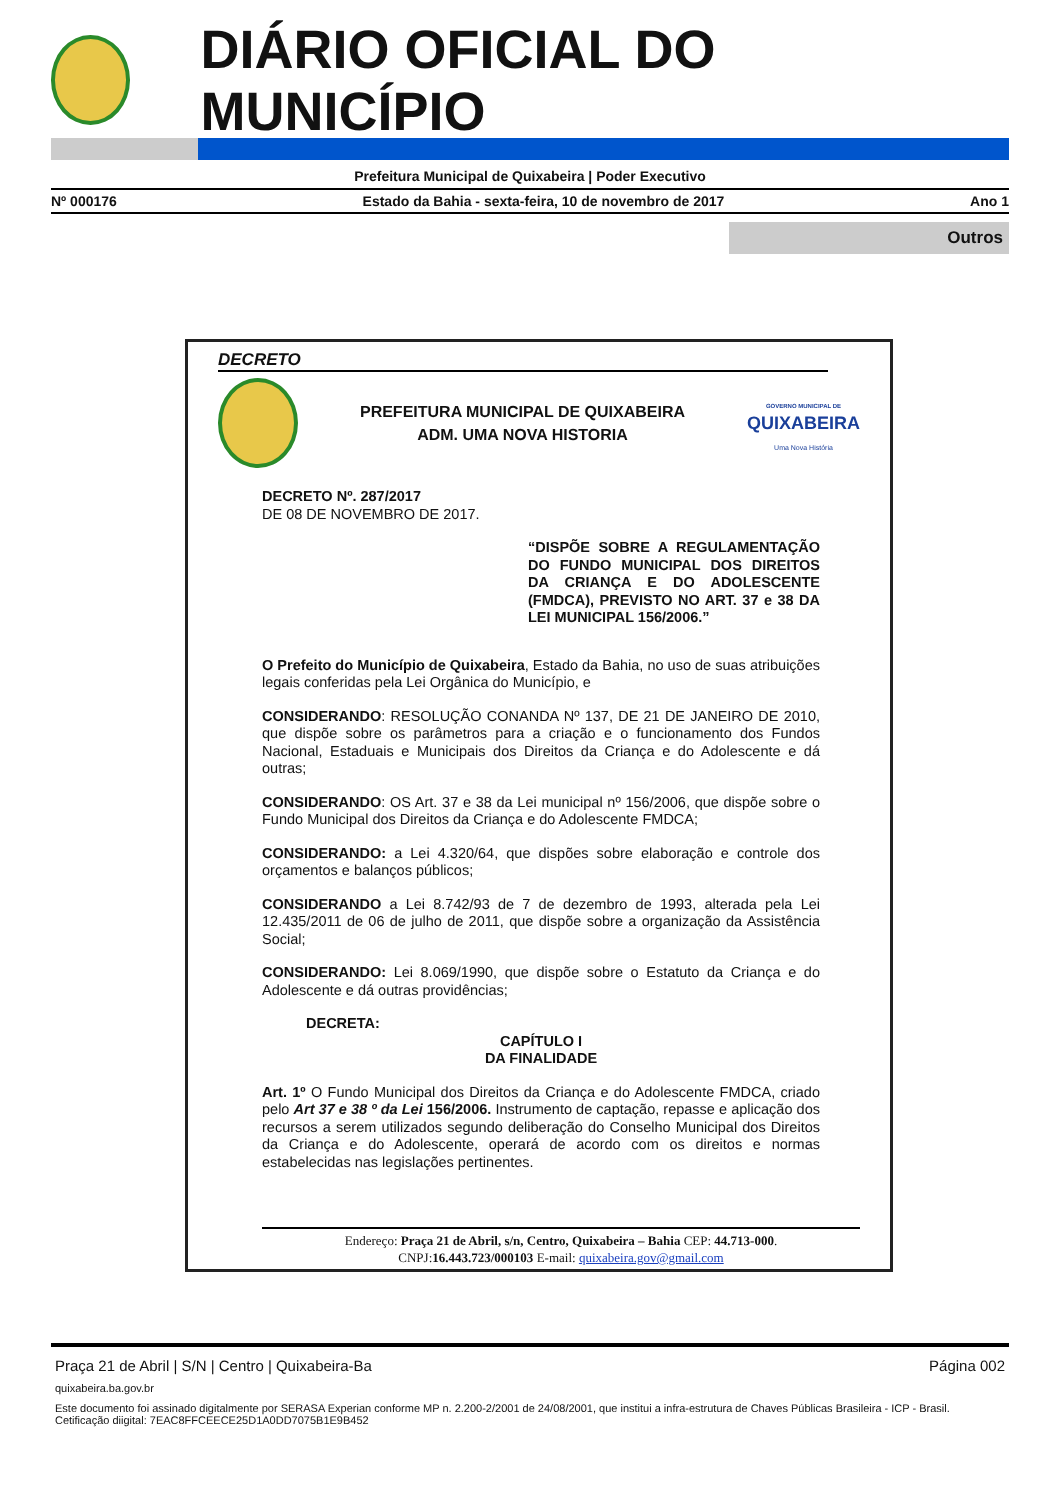DIÁRIO OFICIAL DO MUNICÍPIO
Prefeitura Municipal de Quixabeira | Poder Executivo
Nº 000176 Estado da Bahia - sexta-feira, 10 de novembro de 2017 Ano 1
Outros
DECRETO
PREFEITURA MUNICIPAL DE QUIXABEIRA
ADM. UMA NOVA HISTORIA
GOVERNO MUNICIPAL DE
QUIXABEIRA
Uma Nova História
DECRETO Nº. 287/2017
DE 08 DE NOVEMBRO DE 2017.
“DISPÕE SOBRE A REGULAMENTAÇÃO DO FUNDO MUNICIPAL DOS DIREITOS DA CRIANÇA E DO ADOLESCENTE (FMDCA), PREVISTO NO ART. 37 e 38 DA LEI MUNICIPAL 156/2006.”
O Prefeito do Município de Quixabeira, Estado da Bahia, no uso de suas atribuições legais conferidas pela Lei Orgânica do Município, e
CONSIDERANDO: RESOLUÇÃO CONANDA Nº 137, DE 21 DE JANEIRO DE 2010, que dispõe sobre os parâmetros para a criação e o funcionamento dos Fundos Nacional, Estaduais e Municipais dos Direitos da Criança e do Adolescente e dá outras;
CONSIDERANDO: OS Art. 37 e 38 da Lei municipal nº 156/2006, que dispõe sobre o Fundo Municipal dos Direitos da Criança e do Adolescente FMDCA;
CONSIDERANDO: a Lei 4.320/64, que dispões sobre elaboração e controle dos orçamentos e balanços públicos;
CONSIDERANDO a Lei 8.742/93 de 7 de dezembro de 1993, alterada pela Lei 12.435/2011 de 06 de julho de 2011, que dispõe sobre a organização da Assistência Social;
CONSIDERANDO: Lei 8.069/1990, que dispõe sobre o Estatuto da Criança e do Adolescente e dá outras providências;
DECRETA:
CAPÍTULO I
DA FINALIDADE
Art. 1º O Fundo Municipal dos Direitos da Criança e do Adolescente FMDCA, criado pelo Art 37 e 38 º da Lei 156/2006. Instrumento de captação, repasse e aplicação dos recursos a serem utilizados segundo deliberação do Conselho Municipal dos Direitos da Criança e do Adolescente, operará de acordo com os direitos e normas estabelecidas nas legislações pertinentes.
Endereço: Praça 21 de Abril, s/n, Centro, Quixabeira – Bahia CEP: 44.713-000.
CNPJ:16.443.723/000103 E-mail: quixabeira.gov@gmail.com
Praça 21 de Abril | S/N | Centro | Quixabeira-Ba Página 002
quixabeira.ba.gov.br
Este documento foi assinado digitalmente por SERASA Experian conforme MP n. 2.200-2/2001 de 24/08/2001, que institui a infra-estrutura de Chaves Públicas Brasileira - ICP - Brasil. Cetificação diigital: 7EAC8FFCEECE25D1A0DD7075B1E9B452